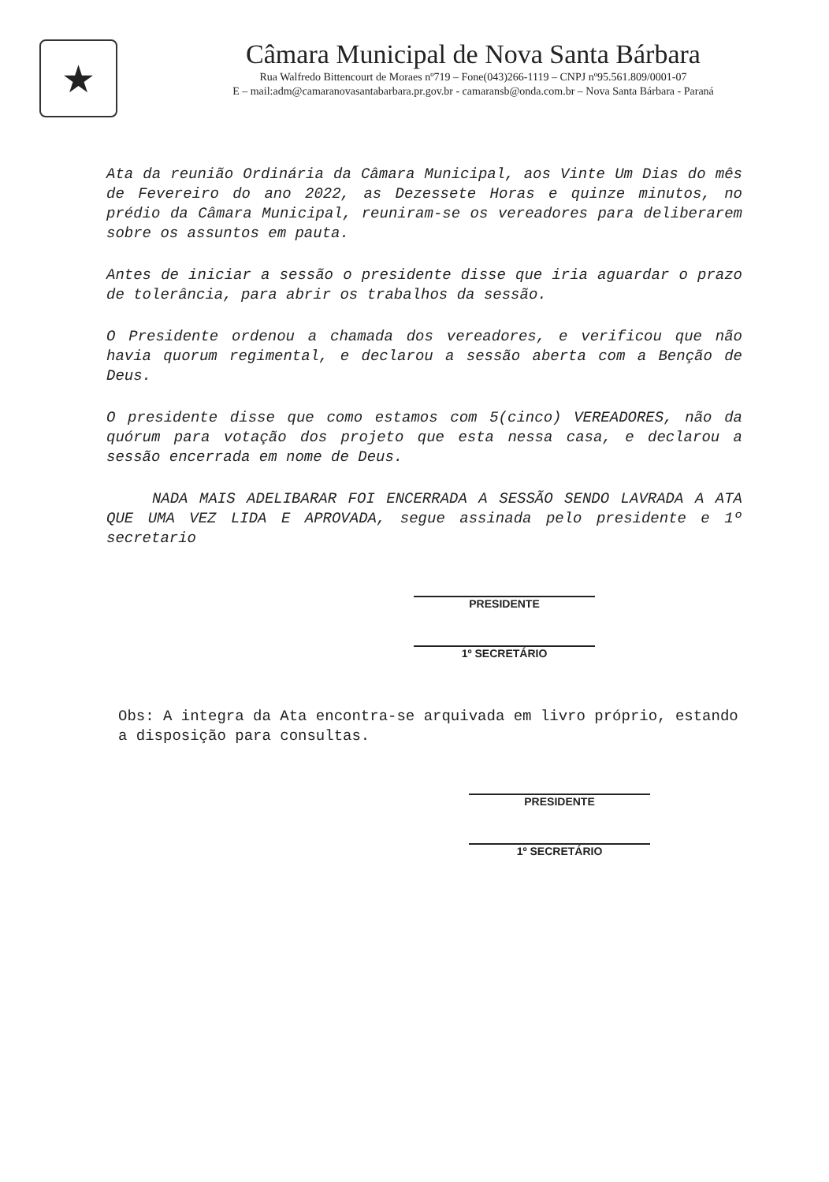★
Câmara Municipal de Nova Santa Bárbara
Rua Walfredo Bittencourt de Moraes nº719 – Fone(043)266-1119 – CNPJ nº95.561.809/0001-07
E – mail:adm@camaranovasantabarbara.pr.gov.br - camaransb@onda.com.br – Nova Santa Bárbara - Paraná
Ata da reunião Ordinária da Câmara Municipal, aos Vinte Um Dias do mês de Fevereiro do ano 2022, as Dezessete Horas e quinze minutos, no prédio da Câmara Municipal, reuniram-se os vereadores para deliberarem sobre os assuntos em pauta.
Antes de iniciar a sessão o presidente disse que iria aguardar o prazo de tolerância, para abrir os trabalhos da sessão.
O Presidente ordenou a chamada dos vereadores, e verificou que não havia quorum regimental, e declarou a sessão aberta com a Benção de Deus.
O presidente disse que como estamos com 5(cinco) VEREADORES, não da quórum para votação dos projeto que esta nessa casa, e declarou a sessão encerrada em nome de Deus.
NADA MAIS ADELIBARAR FOI ENCERRADA A SESSÃO SENDO LAVRADA A ATA QUE UMA VEZ LIDA E APROVADA, segue assinada pelo presidente e 1º secretario
PRESIDENTE
1º SECRETÁRIO
Obs: A integra da Ata encontra-se arquivada em livro próprio, estando a disposição para consultas.
PRESIDENTE
1º SECRETÁRIO